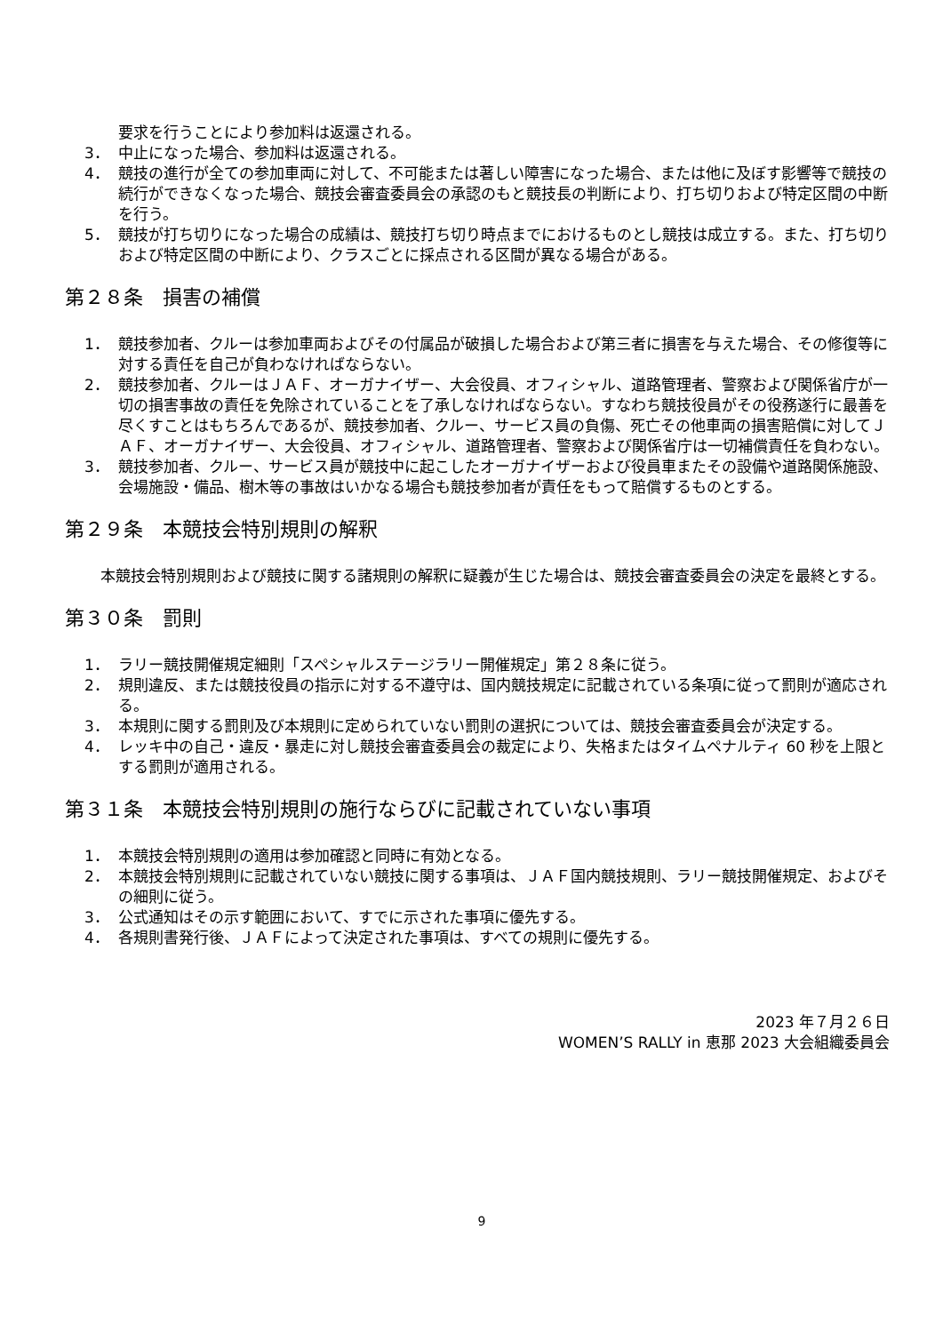要求を行うことにより参加料は返還される。
3． 中止になった場合、参加料は返還される。
4． 競技の進行が全ての参加車両に対して、不可能または著しい障害になった場合、または他に及ぼす影響等で競技の続行ができなくなった場合、競技会審査委員会の承認のもと競技長の判断により、打ち切りおよび特定区間の中断を行う。
5． 競技が打ち切りになった場合の成績は、競技打ち切り時点までにおけるものとし競技は成立する。また、打ち切りおよび特定区間の中断により、クラスごとに採点される区間が異なる場合がある。
第２８条　損害の補償
1． 競技参加者、クルーは参加車両およびその付属品が破損した場合および第三者に損害を与えた場合、その修復等に対する責任を自己が負わなければならない。
2． 競技参加者、クルーはＪＡＦ、オーガナイザー、大会役員、オフィシャル、道路管理者、警察および関係省庁が一切の損害事故の責任を免除されていることを了承しなければならない。すなわち競技役員がその役務遂行に最善を尽くすことはもちろんであるが、競技参加者、クルー、サービス員の負傷、死亡その他車両の損害賠償に対してＪＡＦ、オーガナイザー、大会役員、オフィシャル、道路管理者、警察および関係省庁は一切補償責任を負わない。
3． 競技参加者、クルー、サービス員が競技中に起こしたオーガナイザーおよび役員車またその設備や道路関係施設、会場施設・備品、樹木等の事故はいかなる場合も競技参加者が責任をもって賠償するものとする。
第２９条　本競技会特別規則の解釈
本競技会特別規則および競技に関する諸規則の解釈に疑義が生じた場合は、競技会審査委員会の決定を最終とする。
第３０条　罰則
1． ラリー競技開催規定細則「スペシャルステージラリー開催規定」第２８条に従う。
2． 規則違反、または競技役員の指示に対する不遵守は、国内競技規定に記載されている条項に従って罰則が適応される。
3． 本規則に関する罰則及び本規則に定められていない罰則の選択については、競技会審査委員会が決定する。
4． レッキ中の自己・違反・暴走に対し競技会審査委員会の裁定により、失格またはタイムペナルティ 60 秒を上限とする罰則が適用される。
第３１条　本競技会特別規則の施行ならびに記載されていない事項
1． 本競技会特別規則の適用は参加確認と同時に有効となる。
2． 本競技会特別規則に記載されていない競技に関する事項は、ＪＡＦ国内競技規則、ラリー競技開催規定、およびその細則に従う。
3． 公式通知はその示す範囲において、すでに示された事項に優先する。
4． 各規則書発行後、ＪＡＦによって決定された事項は、すべての規則に優先する。
2023 年７月２６日
WOMEN’S RALLY in 恵那 2023 大会組織委員会
9